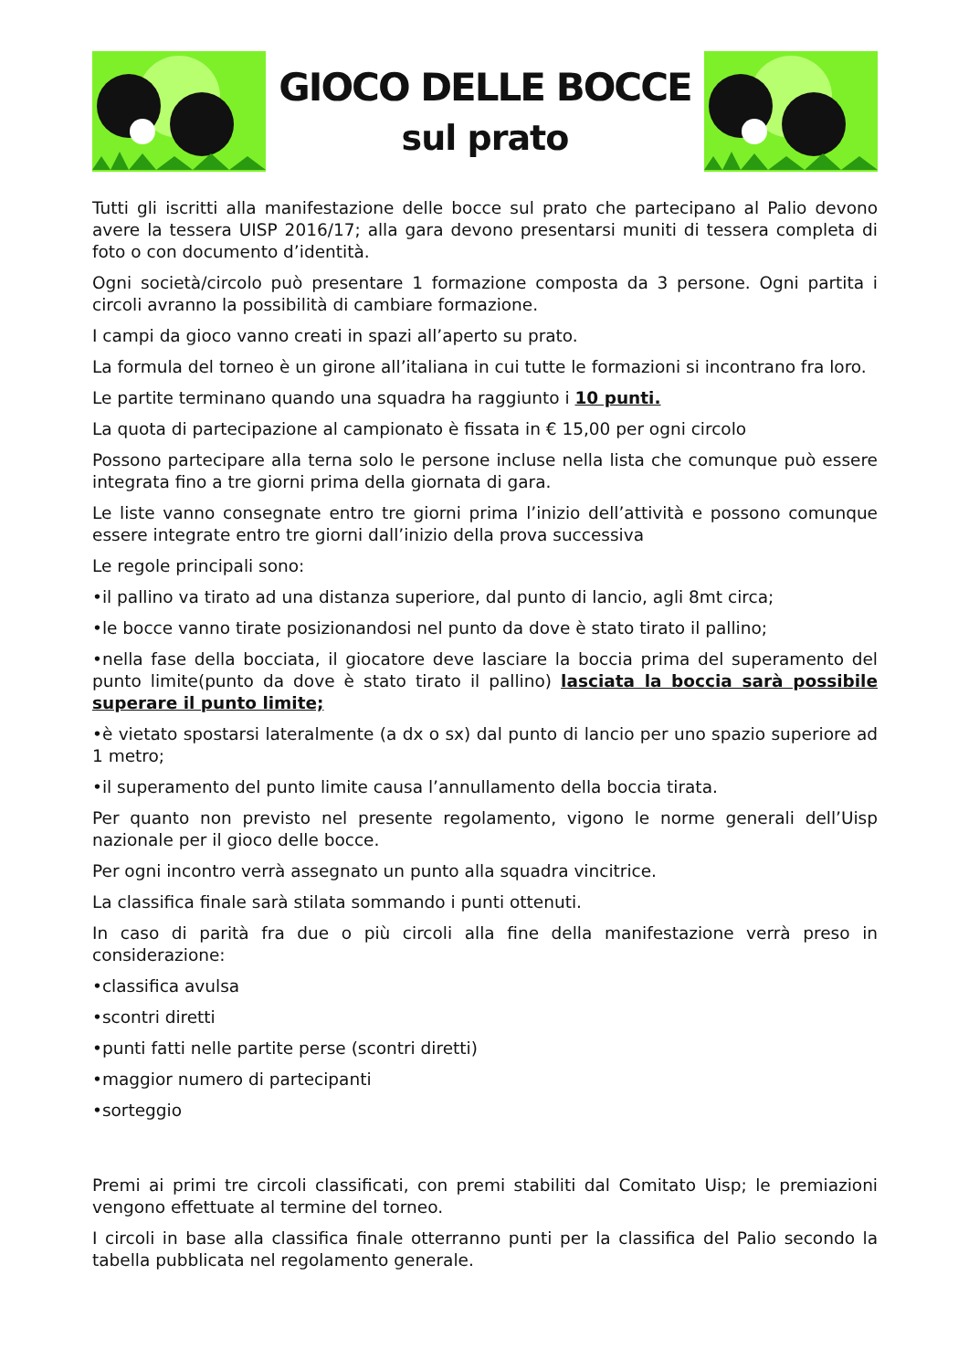GIOCO DELLE BOCCE
sul prato
Tutti gli iscritti alla manifestazione delle bocce sul prato che partecipano al Palio devono avere la tessera UISP 2016/17; alla gara devono presentarsi muniti di tessera completa di foto o con documento d’identità.
Ogni società/circolo può presentare 1 formazione composta da 3 persone. Ogni partita i circoli avranno la possibilità di cambiare formazione.
I campi da gioco vanno creati in spazi all’aperto su prato.
La formula del torneo è un girone all’italiana in cui tutte le formazioni si incontrano fra loro.
Le partite terminano quando una squadra ha raggiunto i 10 punti.
La quota di partecipazione al campionato è fissata in € 15,00 per ogni circolo
Possono partecipare alla terna solo le persone incluse nella lista che comunque può essere integrata fino a tre giorni prima della giornata di gara.
Le liste vanno consegnate entro tre giorni prima l’inizio dell’attività e possono comunque essere integrate entro tre giorni dall’inizio della prova successiva
Le regole principali sono:
•il pallino va tirato ad una distanza superiore, dal punto di lancio, agli 8mt circa;
•le bocce vanno tirate posizionandosi nel punto da dove è stato tirato il pallino;
•nella fase della bocciata, il giocatore deve lasciare la boccia prima del superamento del punto limite(punto da dove è stato tirato il pallino) lasciata la boccia sarà possibile superare il punto limite;
•è vietato spostarsi lateralmente (a dx o sx) dal punto di lancio per uno spazio superiore ad 1 metro;
•il superamento del punto limite causa l’annullamento della boccia tirata.
Per quanto non previsto nel presente regolamento, vigono le norme generali dell’Uisp nazionale per il gioco delle bocce.
Per ogni incontro verrà assegnato un punto alla squadra vincitrice.
La classifica finale sarà stilata sommando i punti ottenuti.
In caso di parità fra due o più circoli alla fine della manifestazione verrà preso in considerazione:
•classifica avulsa
•scontri diretti
•punti fatti nelle partite perse (scontri diretti)
•maggior numero di partecipanti
•sorteggio
Premi ai primi tre circoli classificati, con premi stabiliti dal Comitato Uisp; le premiazioni vengono effettuate al termine del torneo.
I circoli in base alla classifica finale otterranno punti per la classifica del Palio secondo la tabella pubblicata nel regolamento generale.